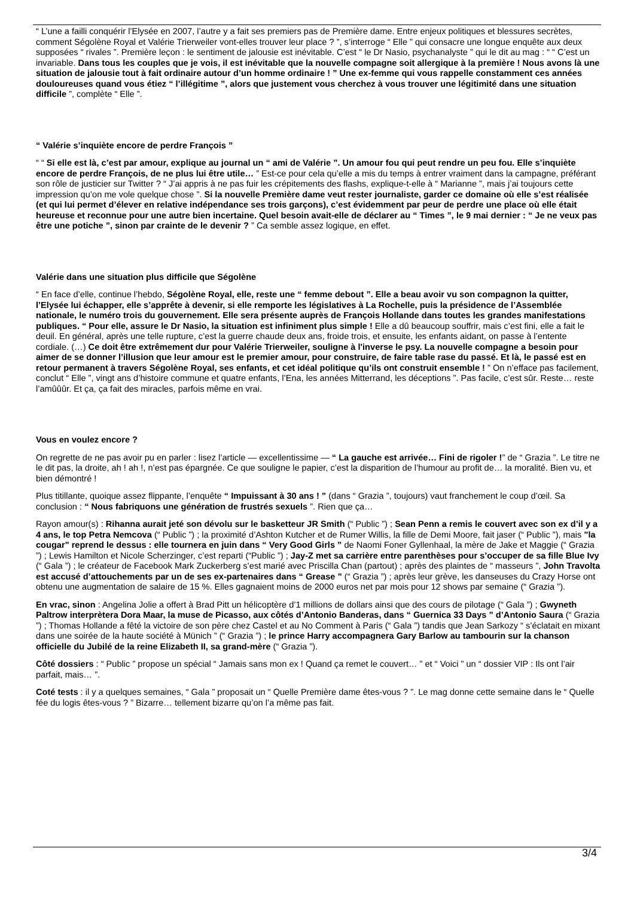“ L’une a failli conquérir l’Elysée en 2007, l’autre y a fait ses premiers pas de Première dame. Entre enjeux politiques et blessures secrètes, comment Ségolène Royal et Valérie Trierweiler vont-elles trouver leur place ? ”, s’interroge “ Elle ” qui consacre une longue enquête aux deux supposées “ rivales ”. Première leçon : le sentiment de jalousie est inévitable. C’est “ le Dr Nasio, psychanalyste ” qui le dit au mag : “ “ C’est un invariable. Dans tous les couples que je vois, il est inévitable que la nouvelle compagne soit allergique à la première ! Nous avons là une situation de jalousie tout à fait ordinaire autour d’un homme ordinaire ! ” Une ex-femme qui vous rappelle constamment ces années douloureuses quand vous étiez “ l’illégitime ”, alors que justement vous cherchez à vous trouver une légitimité dans une situation difficile ”, complète “ Elle ”.
“ Valérie s’inquiète encore de perdre François ”
“ “ Si elle est là, c’est par amour, explique au journal un “ ami de Valérie ”. Un amour fou qui peut rendre un peu fou. Elle s’inquiète encore de perdre François, de ne plus lui être utile… ” Est-ce pour cela qu’elle a mis du temps à entrer vraiment dans la campagne, préférant son rôle de justicier sur Twitter ? “ J’ai appris à ne pas fuir les crépitements des flashs, explique-t-elle à “ Marianne ”, mais j’ai toujours cette impression qu’on me vole quelque chose ”. Si la nouvelle Première dame veut rester journaliste, garder ce domaine où elle s’est réalisée (et qui lui permet d’élever en relative indépendance ses trois garçons), c’est évidemment par peur de perdre une place où elle était heureuse et reconnue pour une autre bien incertaine. Quel besoin avait-elle de déclarer au “ Times ”, le 9 mai dernier : “ Je ne veux pas être une potiche ”, sinon par crainte de le devenir ? ” Ca semble assez logique, en effet.
Valérie dans une situation plus difficile que Ségolène
“ En face d’elle, continue l’hebdo, Ségolène Royal, elle, reste une “ femme debout ”. Elle a beau avoir vu son compagnon la quitter, l’Elysée lui échapper, elle s’apprête à devenir, si elle remporte les législatives à La Rochelle, puis la présidence de l’Assemblée nationale, le numéro trois du gouvernement. Elle sera présente auprès de François Hollande dans toutes les grandes manifestations publiques. “ Pour elle, assure le Dr Nasio, la situation est infiniment plus simple ! Elle a dû beaucoup souffrir, mais c’est fini, elle a fait le deuil. En général, après une telle rupture, c’est la guerre chaude deux ans, froide trois, et ensuite, les enfants aidant, on passe à l’entente cordiale. (…) Ce doit être extrêmement dur pour Valérie Trierweiler, souligne à l'inverse le psy. La nouvelle compagne a besoin pour aimer de se donner l’illusion que leur amour est le premier amour, pour construire, de faire table rase du passé. Et là, le passé est en retour permanent à travers Ségolène Royal, ses enfants, et cet idéal politique qu’ils ont construit ensemble ! ” On n’efface pas facilement, conclut “ Elle ”, vingt ans d’histoire commune et quatre enfants, l’Ena, les années Mitterrand, les déceptions ”. Pas facile, c’est sûr. Reste… reste l’amûûûr. Et ça, ça fait des miracles, parfois même en vrai.
Vous en voulez encore ?
On regrette de ne pas avoir pu en parler : lisez l’article — excellentissime — “ La gauche est arrivée… Fini de rigoler !” de “ Grazia ”. Le titre ne le dit pas, la droite, ah ! ah !, n’est pas épargnée. Ce que souligne le papier, c’est la disparition de l’humour au profit de… la moralité. Bien vu, et bien démontré !
Plus titillante, quoique assez flippante, l’enquête “ Impuissant à 30 ans ! ” (dans “ Grazia ”, toujours) vaut franchement le coup d’œil. Sa conclusion : “ Nous fabriquons une génération de frustrés sexuels ”. Rien que ça…
Rayon amour(s) : Rihanna aurait jeté son dévolu sur le basketteur JR Smith (“ Public ”) ; Sean Penn a remis le couvert avec son ex d’il y a 4 ans, le top Petra Nemcova (“ Public ”) ; la proximité d’Ashton Kutcher et de Rumer Willis, la fille de Demi Moore, fait jaser (“ Public ”), mais "la cougar" reprend le dessus : elle tournera en juin dans “ Very Good Girls ” de Naomi Foner Gyllenhaal, la mère de Jake et Maggie (“ Grazia ”) ; Lewis Hamilton et Nicole Scherzinger, c’est reparti (“Public ”) ; Jay-Z met sa carrière entre parenthèses pour s’occuper de sa fille Blue Ivy (“ Gala ”) ; le créateur de Facebook Mark Zuckerberg s’est marié avec Priscilla Chan (partout) ; après des plaintes de “ masseurs ”, John Travolta est accusé d’attouchements par un de ses ex-partenaires dans “ Grease ” (“ Grazia ”) ; après leur grève, les danseuses du Crazy Horse ont obtenu une augmentation de salaire de 15 %. Elles gagnaient moins de 2000 euros net par mois pour 12 shows par semaine (“ Grazia ”).
En vrac, sinon : Angelina Jolie a offert à Brad Pitt un hélicoptère d’1 millions de dollars ainsi que des cours de pilotage (“ Gala ”) ; Gwyneth Paltrow interprètera Dora Maar, la muse de Picasso, aux côtés d’Antonio Banderas, dans “ Guernica 33 Days ” d’Antonio Saura (“ Grazia ”) ; Thomas Hollande a fêté la victoire de son père chez Castel et au No Comment à Paris (“ Gala ”) tandis que Jean Sarkozy “ s’éclatait en mixant dans une soirée de la haute société à Münich ” (“ Grazia ”) ; le prince Harry accompagnera Gary Barlow au tambourin sur la chanson officielle du Jubilé de la reine Elizabeth II, sa grand-mère (“ Grazia ”).
Côté dossiers : “ Public ” propose un spécial “ Jamais sans mon ex ! Quand ça remet le couvert… ” et “ Voici ” un “ dossier VIP : Ils ont l’air parfait, mais… ”.
Coté tests : il y a quelques semaines, “ Gala ” proposait un “ Quelle Première dame êtes-vous ? ”. Le mag donne cette semaine dans le “ Quelle fée du logis êtes-vous ? ” Bizarre… tellement bizarre qu’on l’a même pas fait.
3/4